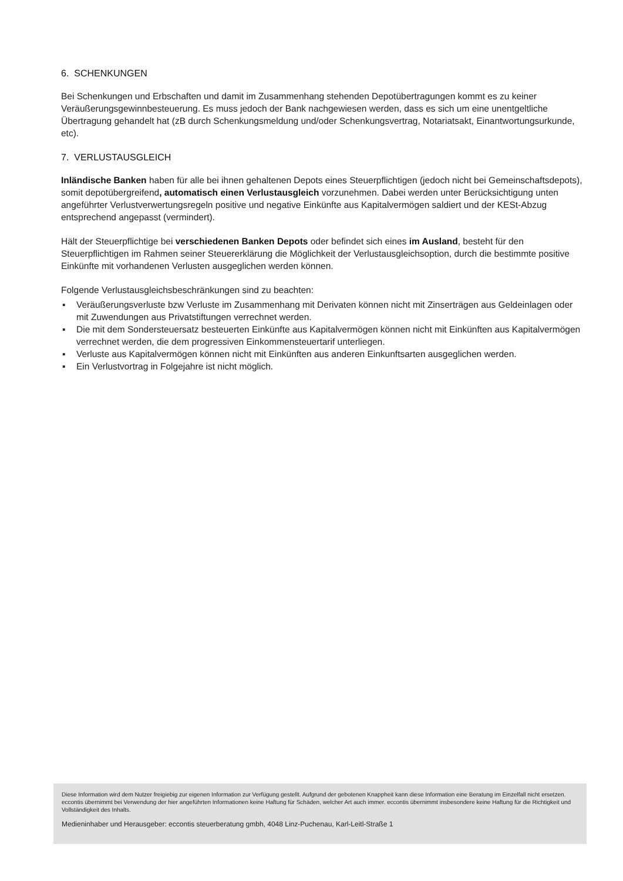6. SCHENKUNGEN
Bei Schenkungen und Erbschaften und damit im Zusammenhang stehenden Depotübertragungen kommt es zu keiner Veräußerungsgewinnbesteuerung. Es muss jedoch der Bank nachgewiesen werden, dass es sich um eine unentgeltliche Übertragung gehandelt hat (zB durch Schenkungsmeldung und/oder Schenkungsvertrag, Notariats­akt, Einantwortungsurkunde, etc).
7. VERLUSTAUSGLEICH
Inländische Banken haben für alle bei ihnen gehaltenen Depots eines Steuerpflichtigen (jedoch nicht bei Gemein­schaftsdepots), somit depotübergreifend, automatisch einen Verlustausgleich vorzunehmen. Dabei werden unter Berücksichtigung unten angeführter Verlustverwertungsregeln positive und negative Einkünfte aus Kapitalvermögen saldiert und der KESt-Abzug entsprechend angepasst (vermindert).
Hält der Steuerpflichtige bei verschiedenen Banken Depots oder befindet sich eines im Ausland, besteht für den Steuerpflichtigen im Rahmen seiner Steuererklärung die Möglichkeit der Verlustausgleichsoption, durch die be­stimmte positive Einkünfte mit vorhandenen Verlusten ausgeglichen werden können.
Folgende Verlustausgleichsbeschränkungen sind zu beachten:
▪ Veräußerungsverluste bzw Verluste im Zusammenhang mit Derivaten können nicht mit Zinserträgen aus Geld­einlagen oder mit Zuwendungen aus Privatstiftungen verrechnet werden.
▪ Die mit dem Sondersteuersatz besteuerten Einkünfte aus Kapitalvermögen können nicht mit Einkünften aus Ka­pitalvermögen verrechnet werden, die dem progressiven Einkommensteuertarif unterliegen.
▪ Verluste aus Kapitalvermögen können nicht mit Einkünften aus anderen Einkunftsarten ausgeglichen werden.
▪ Ein Verlustvortrag in Folgejahre ist nicht möglich.
Diese Information wird dem Nutzer freigiebig zur eigenen Information zur Verfügung gestellt. Aufgrund der gebotenen Knappheit kann diese Information eine Beratung im Einzelfall nicht ersetzen. eccontis übernimmt bei Verwendung der hier angeführten Informationen keine Haftung für Schäden, welcher Art auch immer. eccontis übernimmt insbesondere keine Haftung für die Richtigkeit und Vollständigkeit des Inhalts.
Medieninhaber und Herausgeber: eccontis steuerberatung gmbh, 4048 Linz-Puchenau, Karl-Leitl-Straße 1